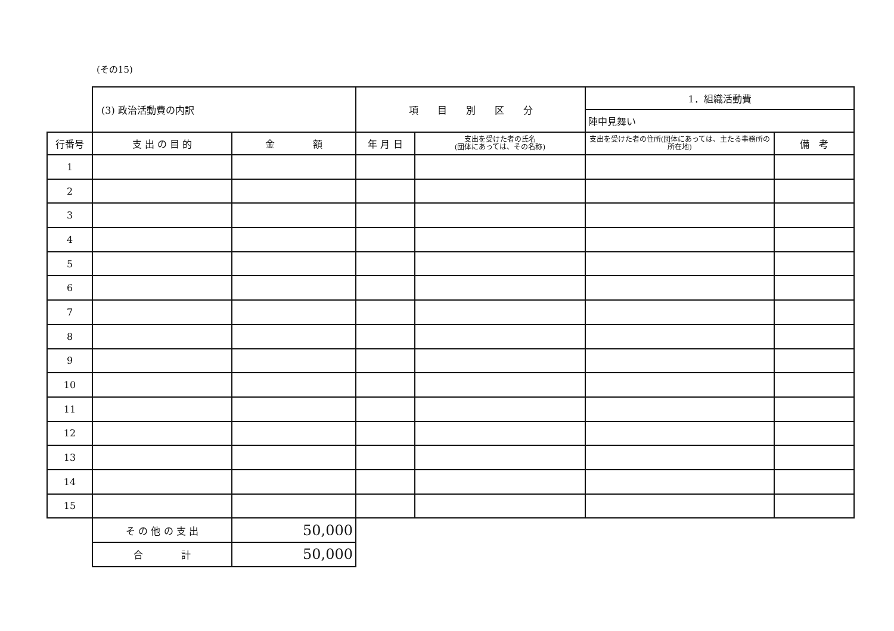(その15)
| | (3) 政治活動費の内訳 | | 項 目 別 区 分 | | 1．組織活動費 | |
| | | | | | 陣中見舞い | |
| 行番号 | 支 出 の 目 的 | 金 額 | 年 月 日 | 支出を受けた者の氏名 (団体にあっては、その名称) | 支出を受けた者の住所(団体にあっては、主たる事務所の所在地) | 備 考 |
| 1 | | | | | | |
| 2 | | | | | | |
| 3 | | | | | | |
| 4 | | | | | | |
| 5 | | | | | | |
| 6 | | | | | | |
| 7 | | | | | | |
| 8 | | | | | | |
| 9 | | | | | | |
| 10 | | | | | | |
| 11 | | | | | | |
| 12 | | | | | | |
| 13 | | | | | | |
| 14 | | | | | | |
| 15 | | | | | | |
| | そ の 他 の 支 出 | 50,000 | | | | |
| | 合 計 | 50,000 | | | | |